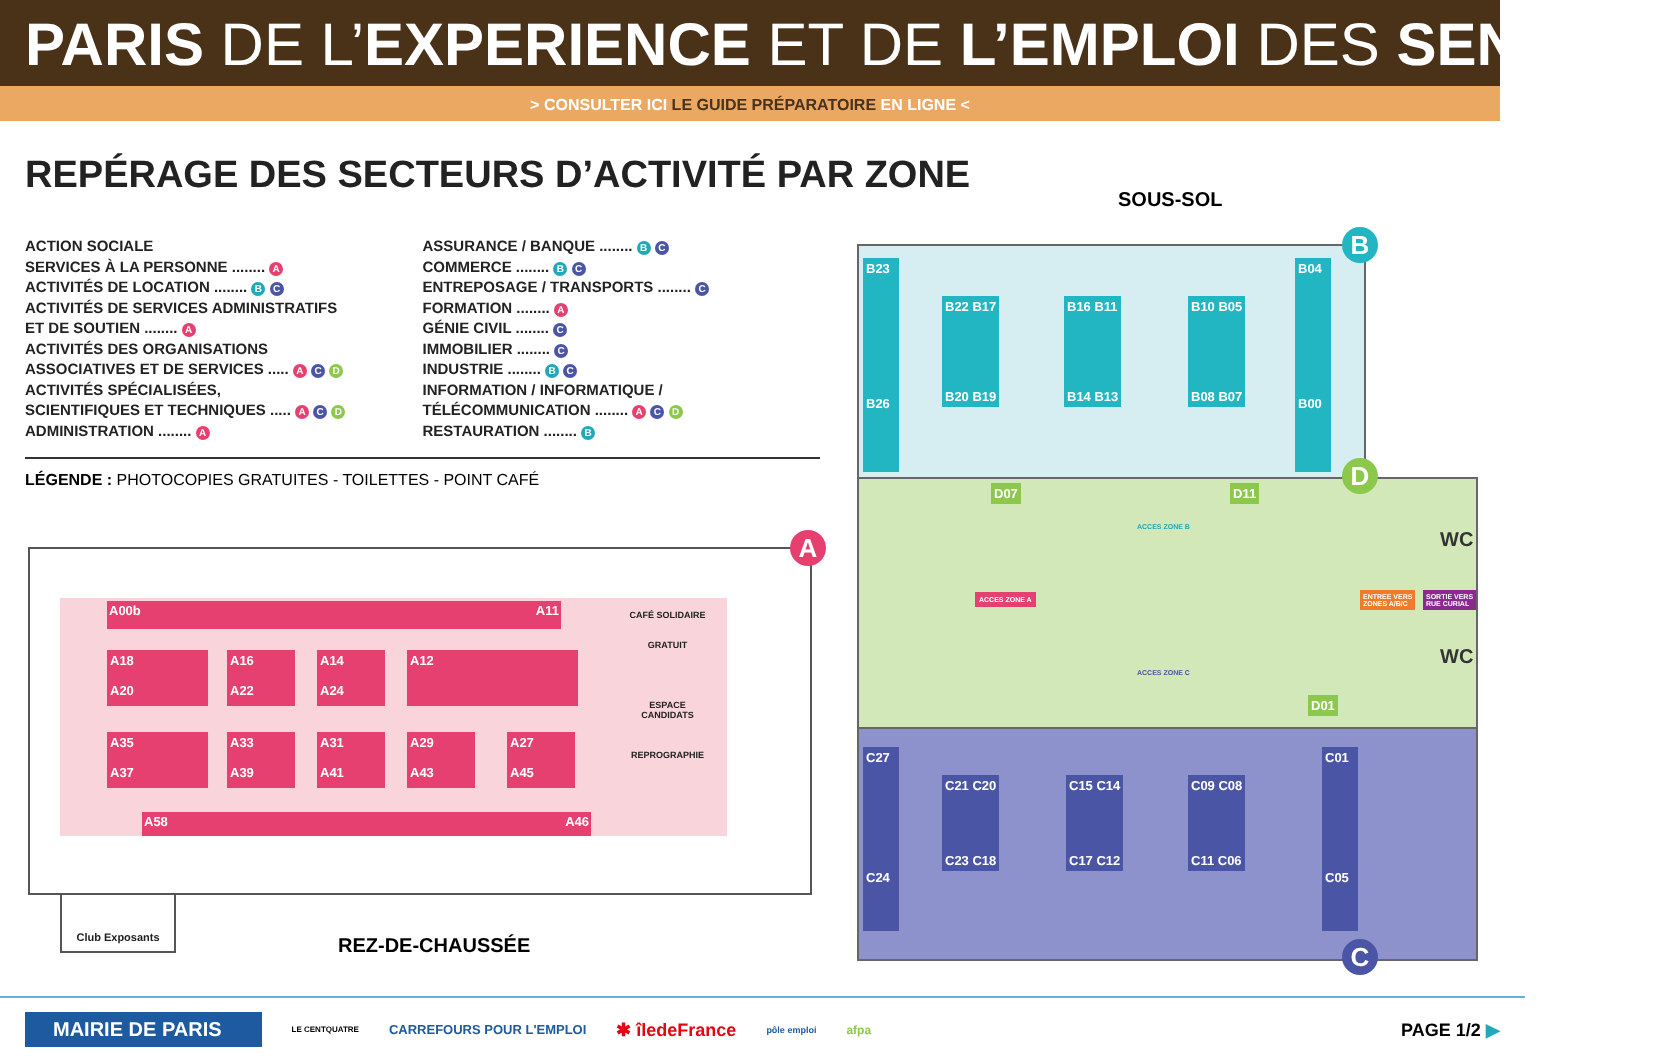PARIS DE L’EXPERIENCE ET DE L’EMPLOI DES SENIORS
> CONSULTER ICI LE GUIDE PRÉPARATOIRE EN LIGNE <
REPÉRAGE DES SECTEURS D’ACTIVITÉ PAR ZONE
ACTION SOCIALE
SERVICES À LA PERSONNE ........ A
ACTIVITÉS DE LOCATION ........ B C
ACTIVITÉS DE SERVICES ADMINISTRATIFS
ET DE SOUTIEN ........ A
ACTIVITÉS DES ORGANISATIONS
ASSOCIATIVES ET DE SERVICES ..... A C D
ACTIVITÉS SPÉCIALISÉES,
SCIENTIFIQUES ET TECHNIQUES ..... A C D
ADMINISTRATION ........ A
ASSURANCE / BANQUE ........ B C
COMMERCE ........ B C
ENTREPOSAGE / TRANSPORTS ........ C
FORMATION ........ A
GÉNIE CIVIL ........ C
IMMOBILIER ........ C
INDUSTRIE ........ B C
INFORMATION / INFORMATIQUE /
TÉLÉCOMMUNICATION ........ A C D
RESTAURATION ........ B
LÉGENDE : PHOTOCOPIES GRATUITES - TOILETTES - POINT CAFÉ
A00b A11
A18
A20
A16
A22
A14
A24
A12
A35
A37
A33
A39
A31
A41
A29
A43
A27
A45
A58 A46
CAFÉ SOLIDAIRE
GRATUIT
ESPACE
CANDIDATS
REPROGRAPHIE
A
Club Exposants
REZ-DE-CHAUSSÉE
SOUS-SOL
B23
B26
B04
B00
B22 B17
B20 B19
B16 B11
B14 B13
B10 B05
B08 B07
D07 D11
D01
ACCES ZONE B
ACCES ZONE C
ACCES ZONE A
ENTREE VERS
ZONES A/B/C
SORTIE VERS
RUE CURIAL
WC
WC
C27
C24
C01
C05
C21 C20
C23 C18
C15 C14
C17 C12
C09 C08
C11 C06
B
D
C
MAIRIE DE PARIS LE CENTQUATRE CARREFOURS POUR L'EMPLOI ✱ îledeFrance pôle emploi afpa PAGE 1/2 ▶